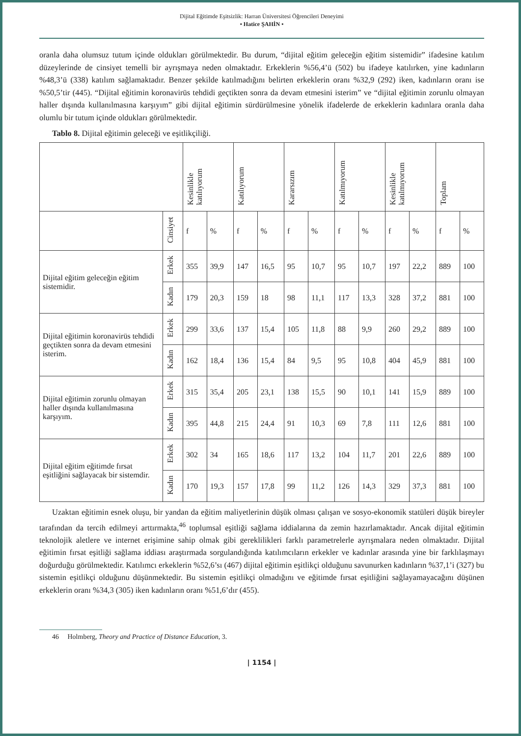Dijital Eğitimde Eşitsizlik: Harran Üniversitesi Öğrencileri Deneyimi
• Hatice ŞAHİN •
oranla daha olumsuz tutum içinde oldukları görülmektedir. Bu durum, “dijital eğitim geleceğin eğitim sistemidir” ifadesine katılım düzeylerinde de cinsiyet temelli bir ayrışmaya neden olmaktadır. Erkeklerin %56,4’ü (502) bu ifadeye katılırken, yine kadınların %48,3’ü (338) katılım sağlamaktadır. Benzer şekilde katılmadığını belirten erkeklerin oranı %32,9 (292) iken, kadınların oranı ise %50,5’tir (445). “Dijital eğitimin koronavirüs tehdidi geçtikten sonra da devam etmesini isterim” ve “dijital eğitimin zorunlu olmayan haller dışında kullanılmasına karşıyım” gibi dijital eğitimin sürdürülmesine yönelik ifadelerde de erkeklerin kadınlara oranla daha olumlu bir tutum içinde oldukları görülmektedir.
Tablo 8. Dijital eğitimin geleceği ve eşitlikçiliği.
| | | Kesinlikle katılıyorum | | Katılıyorum | | Kararsızım | | Katılmıyorum | | Kesinlikle katılmıyorum | | Toplam | |
| --- | --- | --- | --- | --- | --- | --- | --- | --- | --- | --- | --- | --- | --- |
| | Cinsiyet | f | % | f | % | f | % | f | % | f | % | f | % |
| Dijital eğitim geleceğin eğitim sistemidir. | Erkek | 355 | 39,9 | 147 | 16,5 | 95 | 10,7 | 95 | 10,7 | 197 | 22,2 | 889 | 100 |
| | Kadın | 179 | 20,3 | 159 | 18 | 98 | 11,1 | 117 | 13,3 | 328 | 37,2 | 881 | 100 |
| Dijital eğitimin koronavirüs tehdidi geçtikten sonra da devam etmesini isterim. | Erkek | 299 | 33,6 | 137 | 15,4 | 105 | 11,8 | 88 | 9,9 | 260 | 29,2 | 889 | 100 |
| | Kadın | 162 | 18,4 | 136 | 15,4 | 84 | 9,5 | 95 | 10,8 | 404 | 45,9 | 881 | 100 |
| Dijital eğitimin zorunlu olmayan haller dışında kullanılmasına karşıyım. | Erkek | 315 | 35,4 | 205 | 23,1 | 138 | 15,5 | 90 | 10,1 | 141 | 15,9 | 889 | 100 |
| | Kadın | 395 | 44,8 | 215 | 24,4 | 91 | 10,3 | 69 | 7,8 | 111 | 12,6 | 881 | 100 |
| Dijital eğitim eğitimde fırsat eşitliğini sağlayacak bir sistemdir. | Erkek | 302 | 34 | 165 | 18,6 | 117 | 13,2 | 104 | 11,7 | 201 | 22,6 | 889 | 100 |
| | Kadın | 170 | 19,3 | 157 | 17,8 | 99 | 11,2 | 126 | 14,3 | 329 | 37,3 | 881 | 100 |
Uzaktan eğitimin esnek oluşu, bir yandan da eğitim maliyetlerinin düşük olması çalışan ve sosyo-ekonomik statüleri düşük bireyler tarafından da tercih edilmeyi arttırmakta,<sup>46</sup> toplumsal eşitliği sağlama iddialarına da zemin hazırlamaktadır. Ancak dijital eğitimin teknolojik aletlere ve internet erişimine sahip olmak gibi gereklilikleri farklı parametrelerle ayrışmalara neden olmaktadır. Dijital eğitimin fırsat eşitliği sağlama iddiası araştırmada sorgulandığında katılımcıların erkekler ve kadınlar arasında yine bir farklılaşmayı doğurduğu görülmektedir. Katılımcı erkeklerin %52,6’sı (467) dijital eğitimin eşitlikçi olduğunu savunurken kadınların %37,1’i (327) bu sistemin eşitlikçi olduğunu düşünmektedir. Bu sistemin eşitlikçi olmadığını ve eğitimde fırsat eşitliğini sağlayamayacağını düşünen erkeklerin oranı %34,3 (305) iken kadınların oranı %51,6’dır (455).
46 Holmberg, Theory and Practice of Distance Education, 3.
| 1154 |